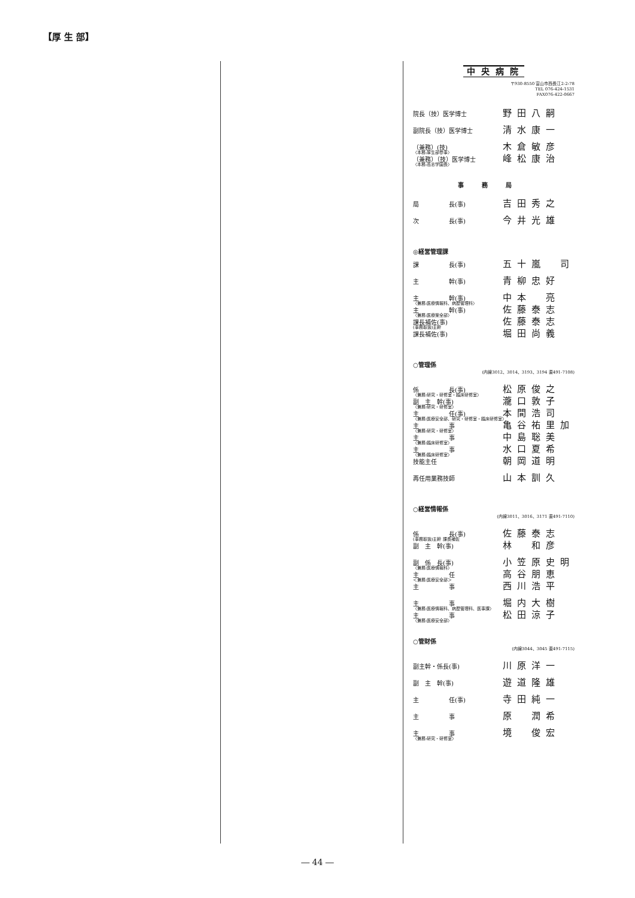【厚 生 部】
中央病院
〒930-8550 富山市西長江2-2-78
TEL 076-424-1531
FAX076-422-0667
院長（技）医学博士 野田八嗣
副院長（技）医学博士 清水康一
（兼務）(技) 木倉敏彦
〈本務:厚生部参事〉
（兼務）（技）医学博士 峰松康治
〈本務:高志学園長〉
事務局
局　　　　　長(事) 吉田秀之
次　　　　　長(事) 今井光雄
◎経営管理課
課　　　　　長(事) 五十嵐　司
主　　　　　幹(事) 青柳忠好
主　　　　　幹(事) 中本　亮
〈兼務:医療情報科、病歴管理科〉
主　　　　　幹(事) 佐藤泰志
〈兼務:医療案全部〉
課長補佐(事) 佐藤泰志
(事務取扱)主幹
課長補佐(事) 堀田尚義
○管理係
(内線3012、3014、3193、3194 直491-7108)
係　　　　　長(事) 松原俊之
〈兼務:研究・研修室・臨床研修室〉
副　主　幹(事) 瀧口敦子
〈兼務:研究・研修室〉
主　　　　　任(事) 本間浩司
〈兼務:医療安全部、研究・研修室・臨床研修室〉
主　　　　　事 亀谷祐里加
〈兼務:研究・研修室〉
主　　　　　事 中島聡美
〈兼務:臨床研修室〉
主　　　　　事 水口夏希
〈兼務:臨床研修室〉
技能主任 朝岡道明
再任用業務技師 山本訓久
○経営情報係
(内線3011、3016、3171 直491-7110)
係　　　　　長(事) 佐藤泰志
(事務取扱)主幹 課長補佐
副　主　幹(事) 林　和彦
副　係　長(事) 小笠原史明
〈兼務:医療情報科〉
主　　　　　任 高谷朋恵
＜兼務:医療安全部＞
主　　　　　事 西川浩平
主　　　　　事 堀内大樹
〈兼務:医療情報科、病歴管理科、医事課〉
主　　　　　事 松田涼子
〈兼務:医療安全部〉
○管財係
(内線3044、3045 直491-7115)
副主幹・係長(事) 川原洋一
副　主　幹(事) 遊道隆雄
主　　　　　任(事) 寺田純一
主　　　　　事 原　潤希
主　　　　　事 境　俊宏
〈兼務:研究・研修室〉
― 44 ―